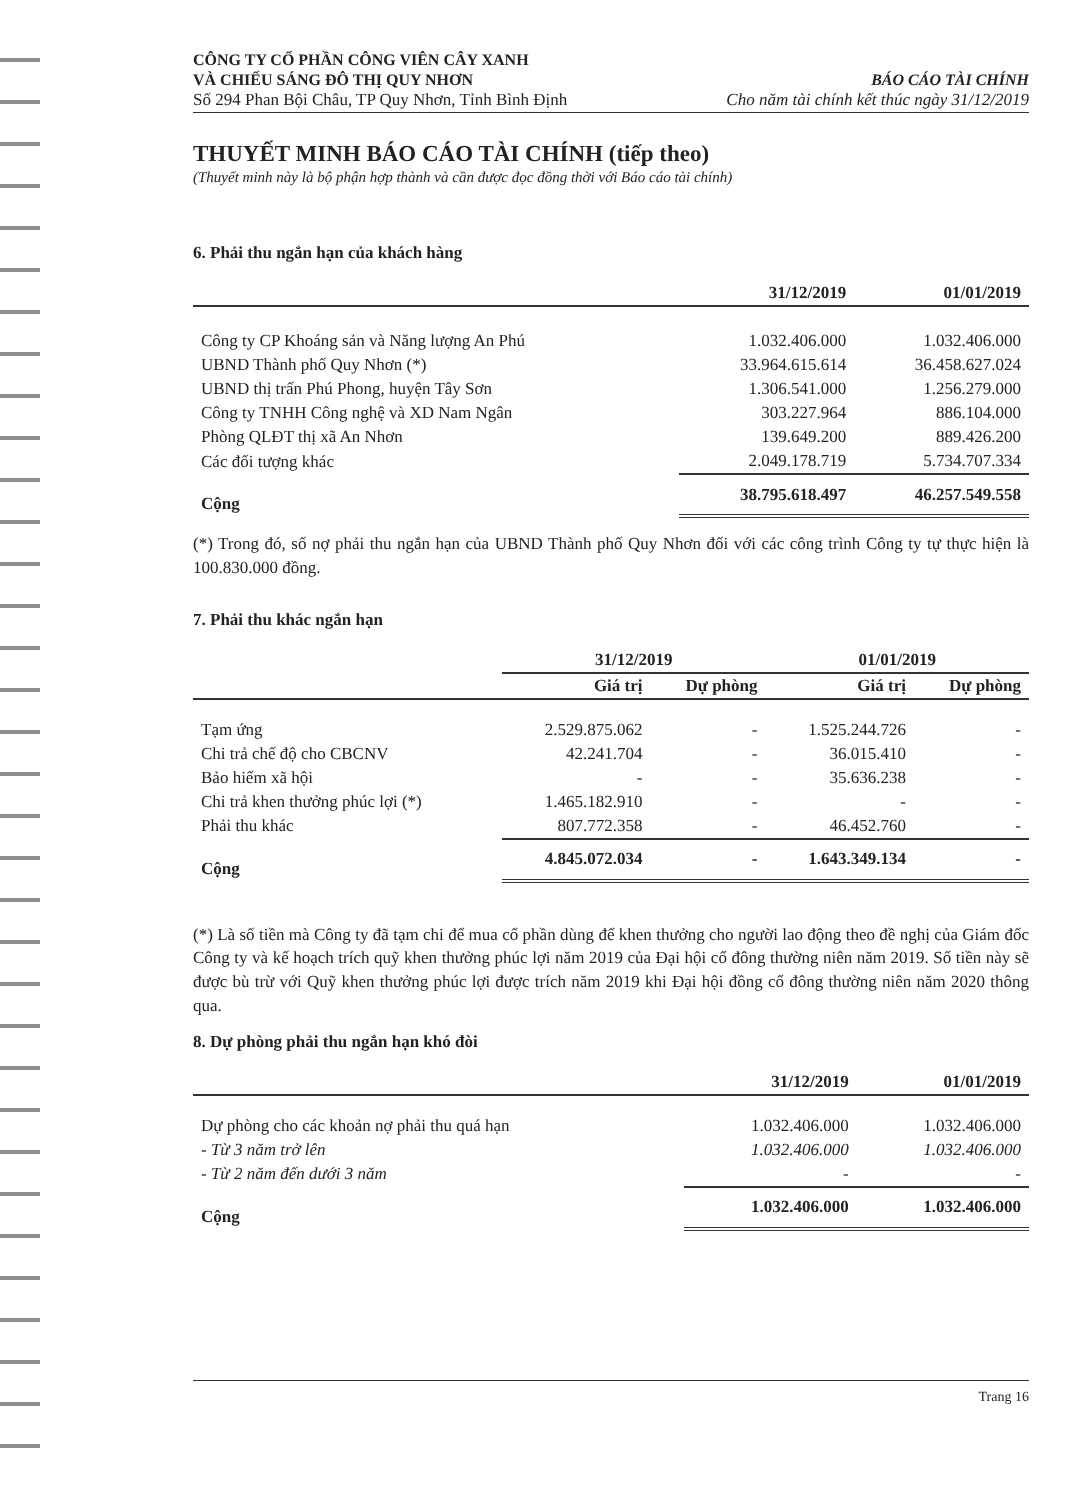CÔNG TY CỔ PHẦN CÔNG VIÊN CÂY XANH
VÀ CHIẾU SÁNG ĐÔ THỊ QUY NHƠN
Số 294 Phan Bội Châu, TP Quy Nhơn, Tỉnh Bình Định
BÁO CÁO TÀI CHÍNH
Cho năm tài chính kết thúc ngày 31/12/2019
THUYẾT MINH BÁO CÁO TÀI CHÍNH (tiếp theo)
(Thuyết minh này là bộ phận hợp thành và cần được đọc đồng thời với Báo cáo tài chính)
6. Phải thu ngắn hạn của khách hàng
| | 31/12/2019 | 01/01/2019 |
| --- | --- | --- |
| Công ty CP Khoáng sản và Năng lượng An Phú | 1.032.406.000 | 1.032.406.000 |
| UBND Thành phố Quy Nhơn (*) | 33.964.615.614 | 36.458.627.024 |
| UBND thị trấn Phú Phong, huyện Tây Sơn | 1.306.541.000 | 1.256.279.000 |
| Công ty TNHH Công nghệ và XD Nam Ngân | 303.227.964 | 886.104.000 |
| Phòng QLĐT thị xã An Nhơn | 139.649.200 | 889.426.200 |
| Các đối tượng khác | 2.049.178.719 | 5.734.707.334 |
| Cộng | 38.795.618.497 | 46.257.549.558 |
(*) Trong đó, số nợ phải thu ngắn hạn của UBND Thành phố Quy Nhơn đối với các công trình Công ty tự thực hiện là 100.830.000 đồng.
7. Phải thu khác ngắn hạn
| | 31/12/2019 | | 01/01/2019 | |
| --- | --- | --- | --- | --- |
| | Giá trị | Dự phòng | Giá trị | Dự phòng |
| Tạm ứng | 2.529.875.062 | - | 1.525.244.726 | - |
| Chi trả chế độ cho CBCNV | 42.241.704 | - | 36.015.410 | - |
| Bảo hiểm xã hội | - | - | 35.636.238 | - |
| Chi trả khen thưởng phúc lợi (*) | 1.465.182.910 | - | - | - |
| Phải thu khác | 807.772.358 | - | 46.452.760 | - |
| Cộng | 4.845.072.034 | - | 1.643.349.134 | - |
(*) Là số tiền mà Công ty đã tạm chi để mua cổ phần dùng để khen thưởng cho người lao động theo đề nghị của Giám đốc Công ty và kế hoạch trích quỹ khen thưởng phúc lợi năm 2019 của Đại hội cổ đông thường niên năm 2019. Số tiền này sẽ được bù trừ với Quỹ khen thưởng phúc lợi được trích năm 2019 khi Đại hội đồng cổ đông thường niên năm 2020 thông qua.
8. Dự phòng phải thu ngắn hạn khó đòi
| | 31/12/2019 | 01/01/2019 |
| --- | --- | --- |
| Dự phòng cho các khoản nợ phải thu quá hạn | 1.032.406.000 | 1.032.406.000 |
| - Từ 3 năm trở lên | 1.032.406.000 | 1.032.406.000 |
| - Từ 2 năm đến dưới 3 năm | - | - |
| Cộng | 1.032.406.000 | 1.032.406.000 |
Trang 16